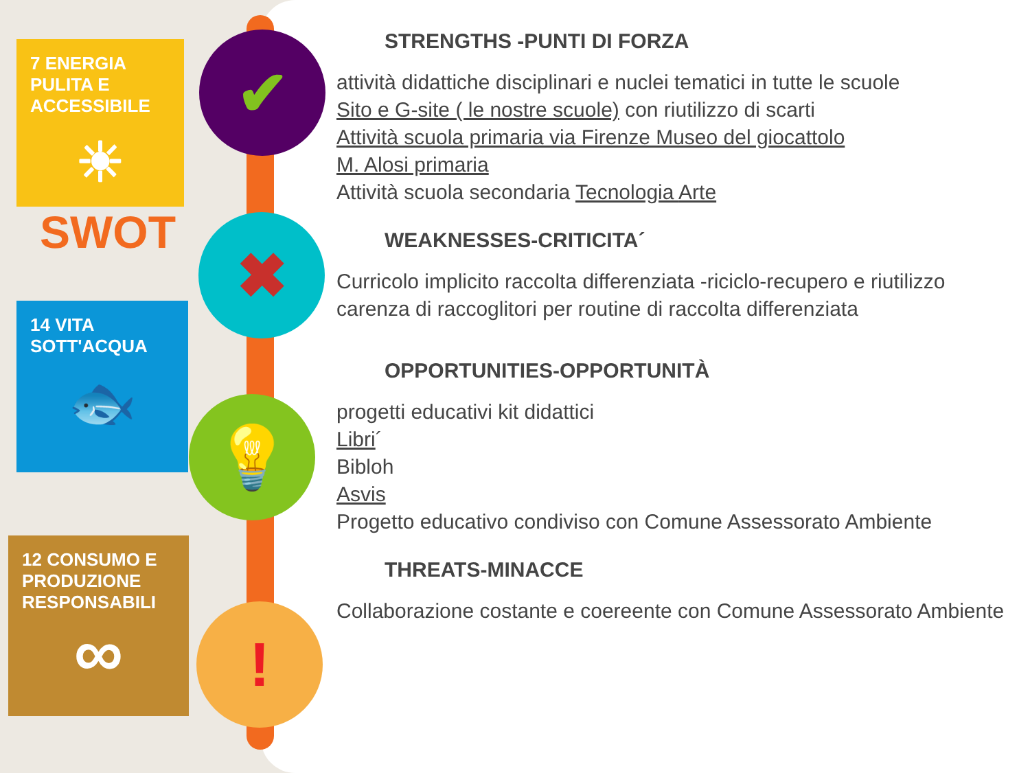✔
✖
💡
!
7 ENERGIA PULITA E ACCESSIBILE
☀
SWOT
14 VITA SOTT'ACQUA
🐟
12 CONSUMO E PRODUZIONE RESPONSABILI
∞
STRENGTHS -PUNTI DI FORZA
attività didattiche disciplinari e nuclei tematici in tutte le scuole
Sito e G-site ( le nostre scuole) con riutilizzo di scarti
Attività scuola primaria via Firenze Museo del giocattolo
M. Alosi primaria
Attività scuola secondaria Tecnologia Arte
WEAKNESSES-CRITICITA´
Curricolo implicito raccolta differenziata -riciclo-recupero e riutilizzo
carenza di raccoglitori per routine di raccolta differenziata
OPPORTUNITIES-OPPORTUNITÀ
progetti educativi kit didattici
Libri´
Bibloh
Asvis
Progetto educativo condiviso con Comune Assessorato Ambiente
THREATS-MINACCE
Collaborazione costante e coereente con Comune Assessorato Ambiente